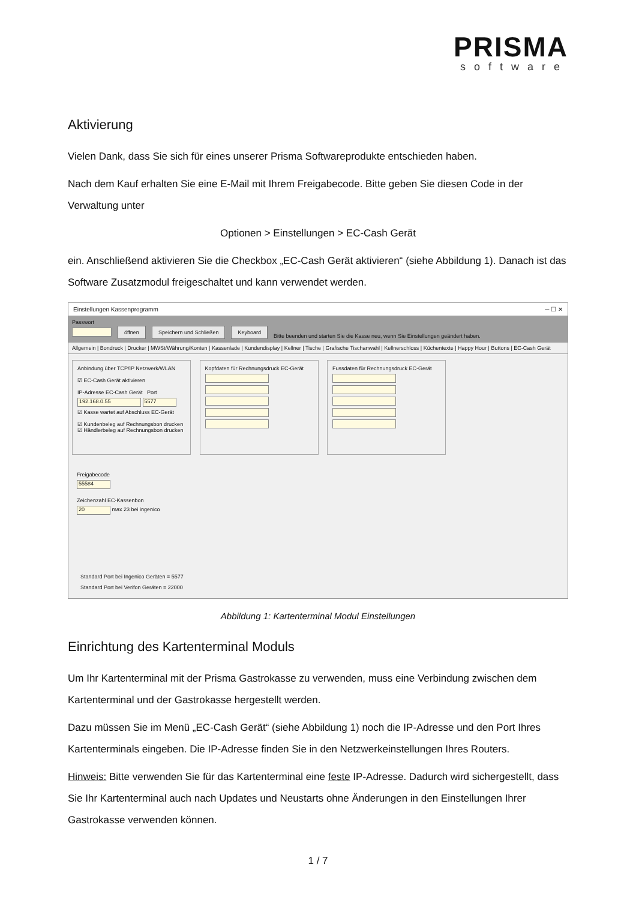PRISMA
software
Aktivierung
Vielen Dank, dass Sie sich für eines unserer Prisma Softwareprodukte entschieden haben.
Nach dem Kauf erhalten Sie eine E-Mail mit Ihrem Freigabecode. Bitte geben Sie diesen Code in der Verwaltung unter
Optionen > Einstellungen > EC-Cash Gerät
ein. Anschließend aktivieren Sie die Checkbox „EC-Cash Gerät aktivieren“ (siehe Abbildung 1). Danach ist das Software Zusatzmodul freigeschaltet und kann verwendet werden.
Einstellungen Kassenprogramm ─ ☐ ✕
Passwort
öffnen Speichern und Schließen Keyboard Bitte beenden und starten Sie die Kasse neu, wenn Sie Einstellungen geändert haben.
Allgemein | Bondruck | Drucker | MWSt/Währung/Konten | Kassenlade | Kundendisplay | Kellner | Tische | Grafische Tischanwahl | Kellnerschloss | Küchentexte | Happy Hour | Buttons | EC-Cash Gerät
Anbindung über TCP/IP Netzwerk/WLAN
☑ EC-Cash Gerät aktivieren
IP-Adresse EC-Cash Gerät Port
192.168.0.55 5577
☑ Kasse wartet auf Abschluss EC-Gerät
☑ Kundenbeleg auf Rechnungsbon drucken
☑ Händlerbeleg auf Rechnungsbon drucken
Kopfdaten für Rechnungsdruck EC-Gerät
Fussdaten für Rechnungsdruck EC-Gerät
Freigabecode
55584
Zeichenzahl EC-Kassenbon
20 max 23 bei ingenico
Standard Port bei Ingenico Geräten = 5577
Standard Port bei Verifon Geräten = 22000
Abbildung 1: Kartenterminal Modul Einstellungen
Einrichtung des Kartenterminal Moduls
Um Ihr Kartenterminal mit der Prisma Gastrokasse zu verwenden, muss eine Verbindung zwischen dem Kartenterminal und der Gastrokasse hergestellt werden.
Dazu müssen Sie im Menü „EC-Cash Gerät“ (siehe Abbildung 1) noch die IP-Adresse und den Port Ihres Kartenterminals eingeben. Die IP-Adresse finden Sie in den Netzwerkeinstellungen Ihres Routers.
Hinweis: Bitte verwenden Sie für das Kartenterminal eine feste IP-Adresse. Dadurch wird sichergestellt, dass Sie Ihr Kartenterminal auch nach Updates und Neustarts ohne Änderungen in den Einstellungen Ihrer Gastrokasse verwenden können.
1 / 7